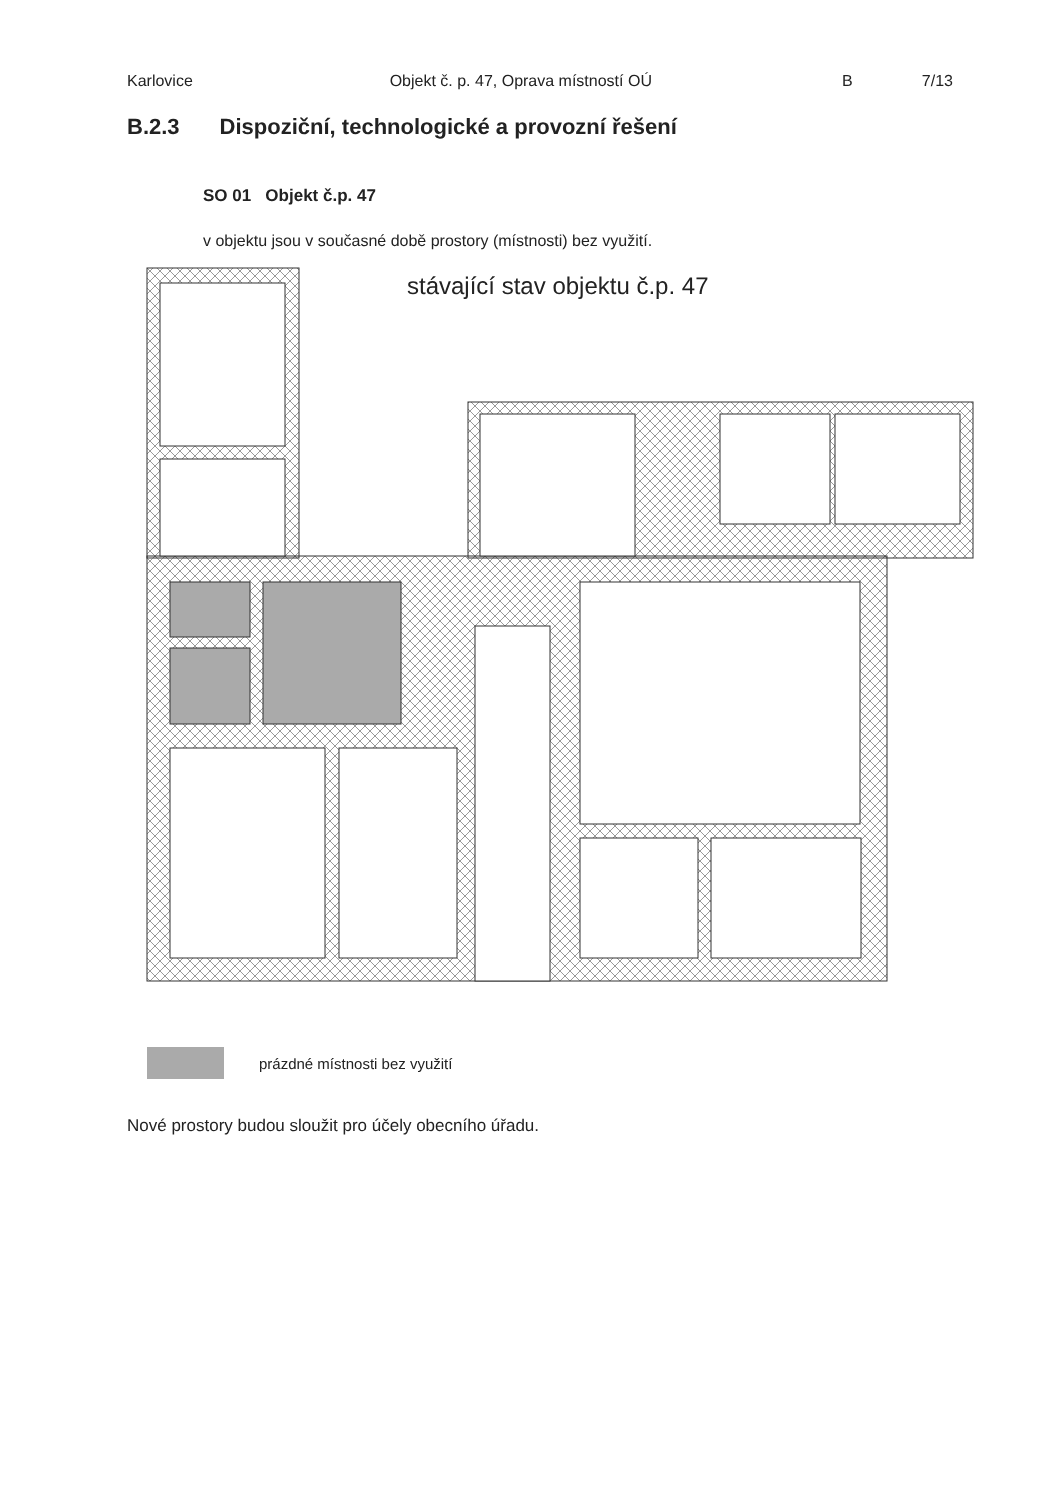Karlovice Objekt č. p. 47, Oprava místností OÚ B 7/13
B.2.3 Dispoziční, technologické a provozní řešení
SO 01 Objekt č.p. 47
v objektu jsou v současné době prostory (místnosti) bez využití.
stávající stav objektu č.p. 47
prázdné místnosti bez využití
Nové prostory budou sloužit pro účely obecního úřadu.